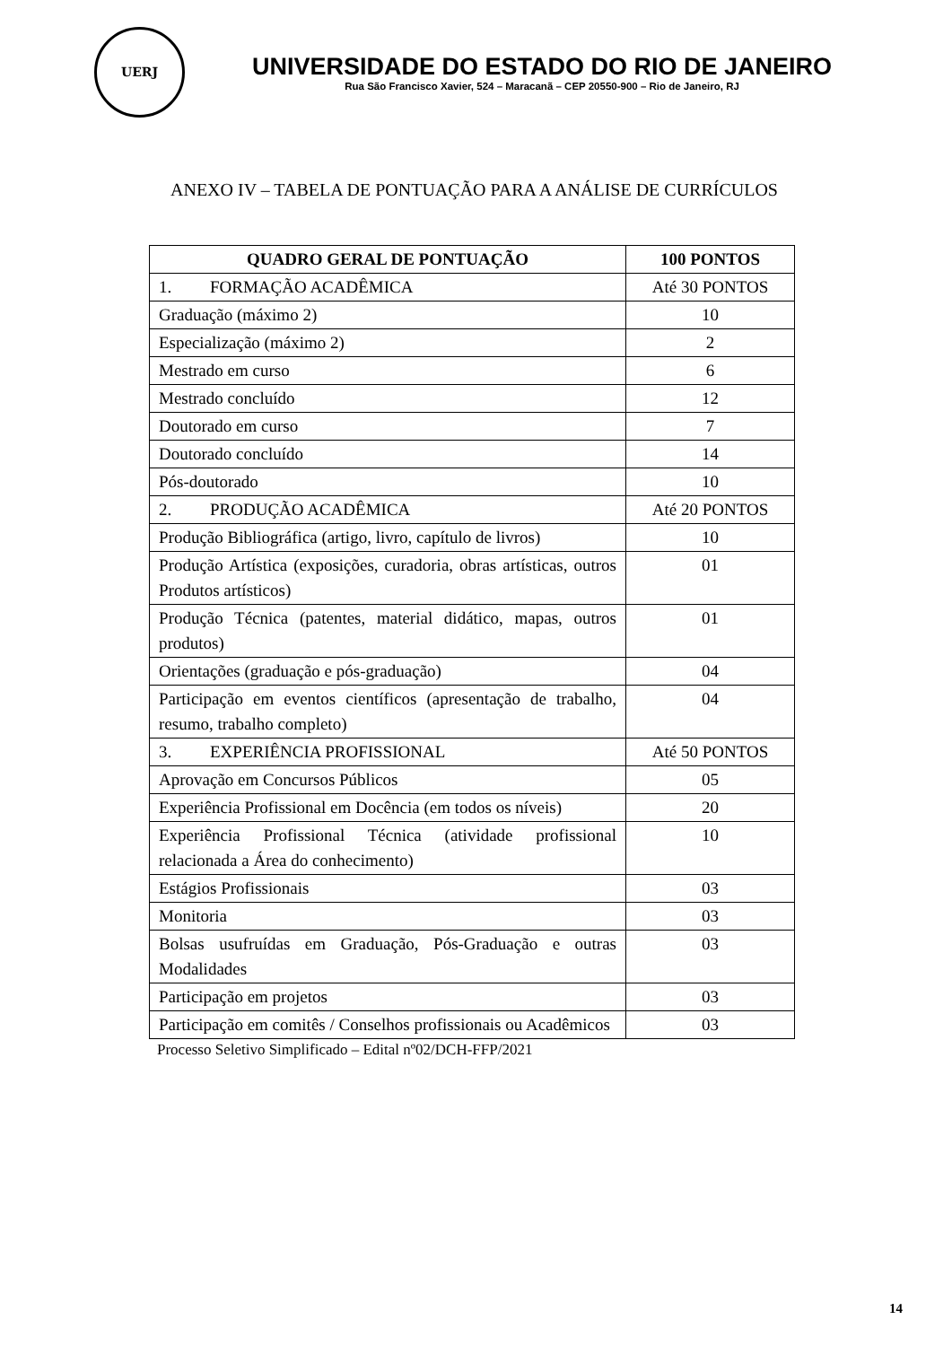UERJ
UNIVERSIDADE DO ESTADO DO RIO DE JANEIRO
Rua São Francisco Xavier, 524 – Maracanã – CEP 20550-900 – Rio de Janeiro, RJ
ANEXO IV – TABELA DE PONTUAÇÃO PARA A ANÁLISE DE CURRÍCULOS
| QUADRO GERAL DE PONTUAÇÃO | 100 PONTOS |
| --- | --- |
| 1. FORMAÇÃO ACADÊMICA | Até 30 PONTOS |
| Graduação (máximo 2) | 10 |
| Especialização (máximo 2) | 2 |
| Mestrado em curso | 6 |
| Mestrado concluído | 12 |
| Doutorado em curso | 7 |
| Doutorado concluído | 14 |
| Pós-doutorado | 10 |
| 2. PRODUÇÃO ACADÊMICA | Até 20 PONTOS |
| Produção Bibliográfica (artigo, livro, capítulo de livros) | 10 |
| Produção Artística (exposições, curadoria, obras artísticas, outros Produtos artísticos) | 01 |
| Produção Técnica (patentes, material didático, mapas, outros produtos) | 01 |
| Orientações (graduação e pós-graduação) | 04 |
| Participação em eventos científicos (apresentação de trabalho, resumo, trabalho completo) | 04 |
| 3. EXPERIÊNCIA PROFISSIONAL | Até 50 PONTOS |
| Aprovação em Concursos Públicos | 05 |
| Experiência Profissional em Docência (em todos os níveis) | 20 |
| Experiência Profissional Técnica (atividade profissional relacionada a Área do conhecimento) | 10 |
| Estágios Profissionais | 03 |
| Monitoria | 03 |
| Bolsas usufruídas em Graduação, Pós-Graduação e outras Modalidades | 03 |
| Participação em projetos | 03 |
| Participação em comitês / Conselhos profissionais ou Acadêmicos | 03 |
Processo Seletivo Simplificado – Edital nº02/DCH-FFP/2021
14